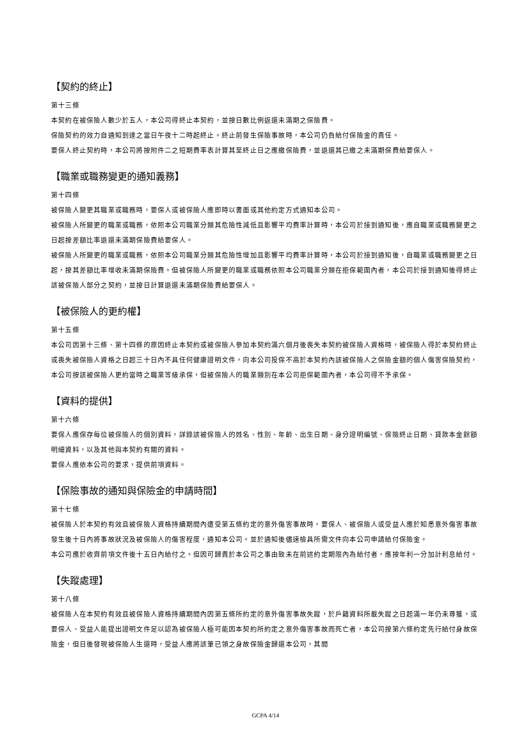【契約的終止】
第十三條
本契約在被保險人數少於五人，本公司得終止本契約，並按日數比例返還未滿期之保險費。
保險契約的效力自通知到達之當日午夜十二時起終止。終止前發生保險事故時，本公司仍負給付保險金的責任。
要保人終止契約時，本公司將按附件二之短期費率表計算其至終止日之應繳保險費，並退還其已繳之未滿期保費給要保人。
【職業或職務變更的通知義務】
第十四條
被保險人變更其職業或職務時，要保人或被保險人應即時以書面或其他約定方式通知本公司。
被保險人所變更的職業或職務，依照本公司職業分類其危險性減低且影響平均費率計算時，本公司於接到通知後，應自職業或職務變更之日起按差額比率退還未滿期保險費給要保人。
被保險人所變更的職業或職務，依照本公司職業分類其危險性增加且影響平均費率計算時，本公司於接到通知後，自職業或職務變更之日起，按其差額比率增收未滿期保險費。但被保險人所變更的職業或職務依照本公司職業分類在拒保範圍內者，本公司於接到通知後得終止該被保險人部分之契約，並按日計算退還未滿期保險費給要保人。
【被保險人的更約權】
第十五條
本公司因第十三條、第十四條的原因終止本契約或被保險人參加本契約滿六個月後喪失本契約被保險人資格時，被保險人得於本契約終止或喪失被保險人資格之日起三十日內不具任何健康證明文件，向本公司投保不高於本契約內該被保險人之保險金額的個人傷害保險契約，本公司按該被保險人更約當時之職業等級承保，但被保險人的職業類別在本公司拒保範圍內者，本公司得不予承保。
【資料的提供】
第十六條
要保人應保存每位被保險人的個別資料，詳錄該被保險人的姓名、性別、年齡、出生日期、身分證明編號、保險終止日期、貸款本金餘額明細資料，以及其他與本契約有關的資料。
要保人應依本公司的要求，提供前項資料。
【保險事故的通知與保險金的申請時間】
第十七條
被保險人於本契約有效且被保險人資格持續期間內遭受第五條約定的意外傷害事故時，要保人、被保險人或受益人應於知悉意外傷害事故發生後十日內將事故狀況及被保險人的傷害程度，通知本公司。並於通知後儘速檢具所需文件向本公司申請給付保險金。
本公司應於收齊前項文件後十五日內給付之。但因可歸責於本公司之事由致未在前述約定期限內為給付者，應按年利一分加計利息給付。
【失蹤處理】
第十八條
被保險人在本契約有效且被保險人資格持續期間內因第五條所約定的意外傷害事故失蹤，於戶籍資料所載失蹤之日起滿一年仍未尋獲，或要保人、受益人能提出證明文件足以認為被保險人極可能因本契約所約定之意外傷害事故而死亡者，本公司按第六條約定先行給付身故保險金，但日後發現被保險人生還時，受益人應將該筆已領之身故保險金歸還本公司，其間
GCPA 4/14